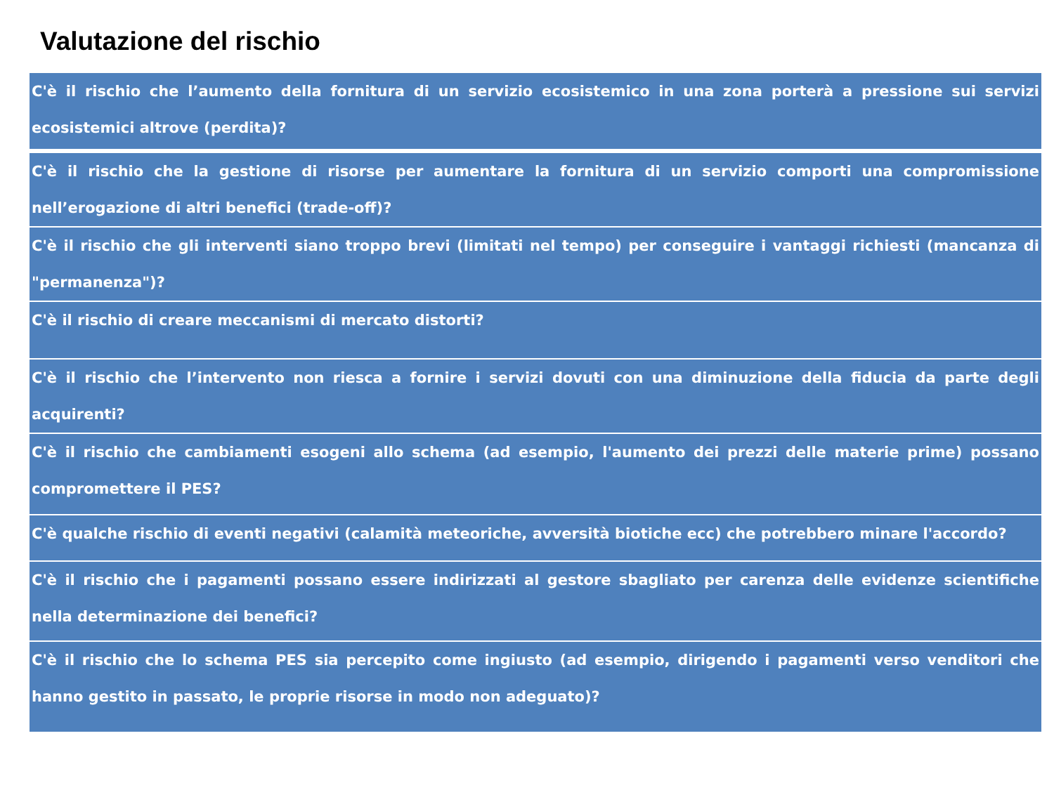Valutazione del rischio
| C'è il rischio che l’aumento della fornitura di un servizio ecosistemico in una zona porterà a pressione sui servizi ecosistemici altrove (perdita)? |
| C'è il rischio che la gestione di risorse per aumentare la fornitura di un servizio comporti una compromissione nell’erogazione di altri benefici (trade-off)? |
| C'è il rischio che gli interventi siano troppo brevi (limitati nel tempo) per conseguire i vantaggi richiesti (mancanza di "permanenza")? |
| C'è il rischio di creare meccanismi di mercato distorti? |
| C'è il rischio che l’intervento non riesca a fornire i servizi dovuti con una diminuzione della fiducia da parte degli acquirenti? |
| C'è il rischio che cambiamenti esogeni allo schema (ad esempio, l'aumento dei prezzi delle materie prime) possano compromettere il PES? |
| C'è qualche rischio di eventi negativi (calamità meteoriche, avversità biotiche ecc) che potrebbero minare l'accordo? |
| C'è il rischio che i pagamenti possano essere indirizzati al gestore sbagliato per carenza delle evidenze scientifiche nella determinazione dei benefici? |
| C'è il rischio che lo schema PES sia percepito come ingiusto (ad esempio, dirigendo i pagamenti verso venditori che hanno gestito in passato, le proprie risorse in modo non adeguato)? |